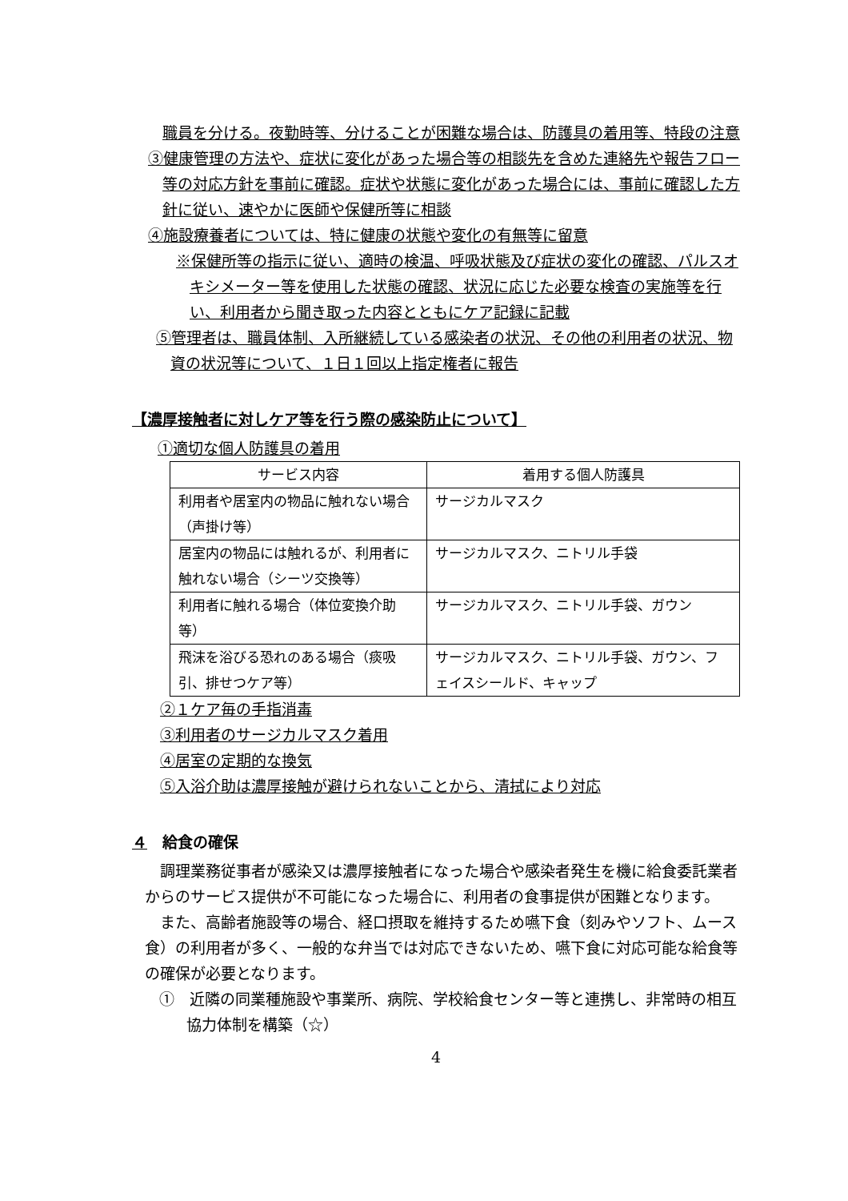職員を分ける。夜勤時等、分けることが困難な場合は、防護具の着用等、特段の注意
③健康管理の方法や、症状に変化があった場合等の相談先を含めた連絡先や報告フロー等の対応方針を事前に確認。症状や状態に変化があった場合には、事前に確認した方針に従い、速やかに医師や保健所等に相談
④施設療養者については、特に健康の状態や変化の有無等に留意
※保健所等の指示に従い、適時の検温、呼吸状態及び症状の変化の確認、パルスオキシメーター等を使用した状態の確認、状況に応じた必要な検査の実施等を行い、利用者から聞き取った内容とともにケア記録に記載
⑤管理者は、職員体制、入所継続している感染者の状況、その他の利用者の状況、物資の状況等について、１日１回以上指定権者に報告
【濃厚接触者に対しケア等を行う際の感染防止について】
①適切な個人防護具の着用
| サービス内容 | 着用する個人防護具 |
| --- | --- |
| 利用者や居室内の物品に触れない場合（声掛け等） | サージカルマスク |
| 居室内の物品には触れるが、利用者に触れない場合（シーツ交換等） | サージカルマスク、ニトリル手袋 |
| 利用者に触れる場合（体位変換介助等） | サージカルマスク、ニトリル手袋、ガウン |
| 飛沫を浴びる恐れのある場合（痰吸引、排せつケア等） | サージカルマスク、ニトリル手袋、ガウン、フェイスシールド、キャップ |
②１ケア毎の手指消毒
③利用者のサージカルマスク着用
④居室の定期的な換気
⑤入浴介助は濃厚接触が避けられないことから、清拭により対応
４　給食の確保
調理業務従事者が感染又は濃厚接触者になった場合や感染者発生を機に給食委託業者からのサービス提供が不可能になった場合に、利用者の食事提供が困難となります。
また、高齢者施設等の場合、経口摂取を維持するため嚥下食（刻みやソフト、ムース食）の利用者が多く、一般的な弁当では対応できないため、嚥下食に対応可能な給食等の確保が必要となります。
①　近隣の同業種施設や事業所、病院、学校給食センター等と連携し、非常時の相互協力体制を構築（☆）
4